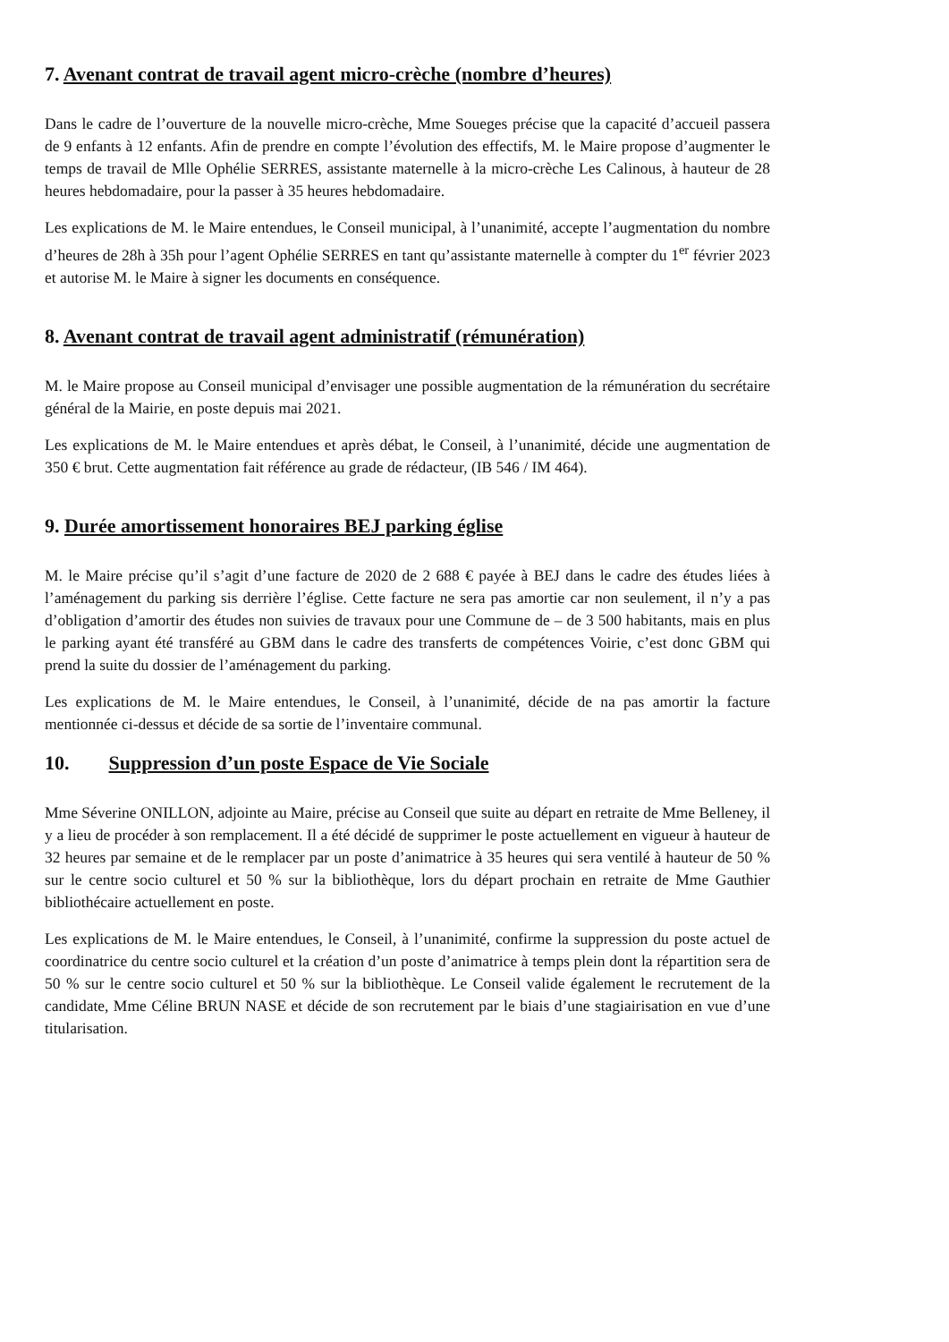7. Avenant contrat de travail agent micro-crèche (nombre d’heures)
Dans le cadre de l’ouverture de la nouvelle micro-crèche, Mme Soueges précise que la capacité d’accueil passera de 9 enfants à 12 enfants. Afin de prendre en compte l’évolution des effectifs, M. le Maire propose d’augmenter le temps de travail de Mlle Ophélie SERRES, assistante maternelle à la micro-crèche Les Calinous, à hauteur de 28 heures hebdomadaire, pour la passer à 35 heures hebdomadaire.
Les explications de M. le Maire entendues, le Conseil municipal, à l’unanimité, accepte l’augmentation du nombre d’heures de 28h à 35h pour l’agent Ophélie SERRES en tant qu’assistante maternelle à compter du 1<sup>er</sup> février 2023 et autorise M. le Maire à signer les documents en conséquence.
8. Avenant contrat de travail agent administratif (rémunération)
M. le Maire propose au Conseil municipal d’envisager une possible augmentation de la rémunération du secrétaire général de la Mairie, en poste depuis mai 2021.
Les explications de M. le Maire entendues et après débat, le Conseil, à l’unanimité, décide une augmentation de 350 € brut. Cette augmentation fait référence au grade de rédacteur, (IB 546 / IM 464).
9. Durée amortissement honoraires BEJ parking église
M. le Maire précise qu’il s’agit d’une facture de 2020 de 2 688 € payée à BEJ dans le cadre des études liées à l’aménagement du parking sis derrière l’église. Cette facture ne sera pas amortie car non seulement, il n’y a pas d’obligation d’amortir des études non suivies de travaux pour une Commune de – de 3 500 habitants, mais en plus le parking ayant été transféré au GBM dans le cadre des transferts de compétences Voirie, c’est donc GBM qui prend la suite du dossier de l’aménagement du parking.
Les explications de M. le Maire entendues, le Conseil, à l’unanimité, décide de na pas amortir la facture mentionnée ci-dessus et décide de sa sortie de l’inventaire communal.
10. Suppression d’un poste Espace de Vie Sociale
Mme Séverine ONILLON, adjointe au Maire, précise au Conseil que suite au départ en retraite de Mme Belleney, il y a lieu de procéder à son remplacement. Il a été décidé de supprimer le poste actuellement en vigueur à hauteur de 32 heures par semaine et de le remplacer par un poste d’animatrice à 35 heures qui sera ventilé à hauteur de 50 % sur le centre socio culturel et 50 % sur la bibliothèque, lors du départ prochain en retraite de Mme Gauthier bibliothécaire actuellement en poste.
Les explications de M. le Maire entendues, le Conseil, à l’unanimité, confirme la suppression du poste actuel de coordinatrice du centre socio culturel et la création d’un poste d’animatrice à temps plein dont la répartition sera de 50 % sur le centre socio culturel et 50 % sur la bibliothèque. Le Conseil valide également le recrutement de la candidate, Mme Céline BRUN NASE et décide de son recrutement par le biais d’une stagiairisation en vue d’une titularisation.